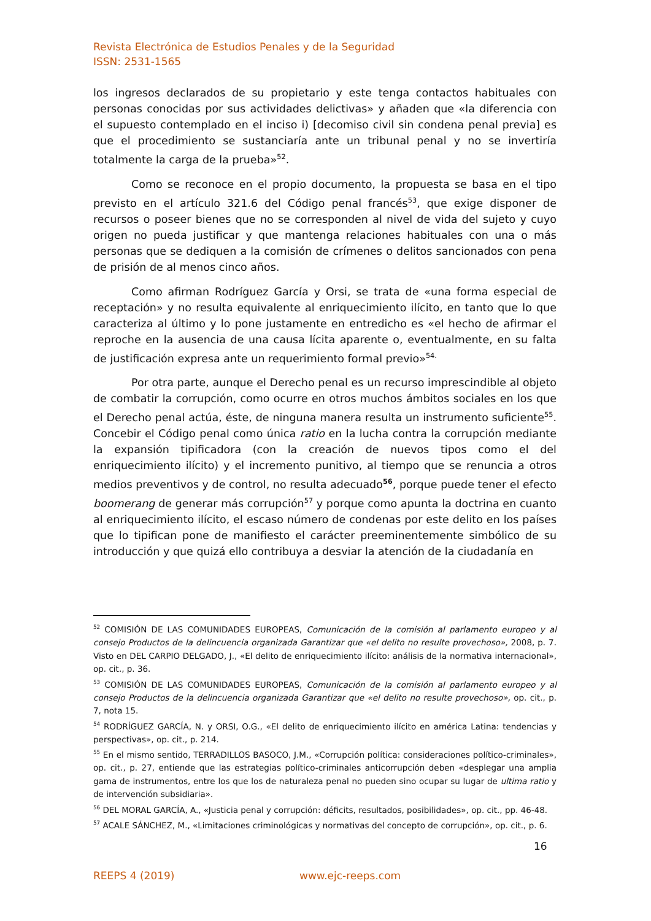Revista Electrónica de Estudios Penales y de la Seguridad
ISSN: 2531-1565
los ingresos declarados de su propietario y este tenga contactos habituales con personas conocidas por sus actividades delictivas» y añaden que «la diferencia con el supuesto contemplado en el inciso i) [decomiso civil sin condena penal previa] es que el procedimiento se sustanciaría ante un tribunal penal y no se invertiría totalmente la carga de la prueba»<sup>52</sup>.
Como se reconoce en el propio documento, la propuesta se basa en el tipo previsto en el artículo 321.6 del Código penal francés<sup>53</sup>, que exige disponer de recursos o poseer bienes que no se corresponden al nivel de vida del sujeto y cuyo origen no pueda justificar y que mantenga relaciones habituales con una o más personas que se dediquen a la comisión de crímenes o delitos sancionados con pena de prisión de al menos cinco años.
Como afirman Rodríguez García y Orsi, se trata de «una forma especial de receptación» y no resulta equivalente al enriquecimiento ilícito, en tanto que lo que caracteriza al último y lo pone justamente en entredicho es «el hecho de afirmar el reproche en la ausencia de una causa lícita aparente o, eventualmente, en su falta de justificación expresa ante un requerimiento formal previo»<sup>54.</sup>
Por otra parte, aunque el Derecho penal es un recurso imprescindible al objeto de combatir la corrupción, como ocurre en otros muchos ámbitos sociales en los que el Derecho penal actúa, éste, de ninguna manera resulta un instrumento suficiente<sup>55</sup>. Concebir el Código penal como única ratio en la lucha contra la corrupción mediante la expansión tipificadora (con la creación de nuevos tipos como el del enriquecimiento ilícito) y el incremento punitivo, al tiempo que se renuncia a otros medios preventivos y de control, no resulta adecuado<sup>56</sup>, porque puede tener el efecto boomerang de generar más corrupción<sup>57</sup> y porque como apunta la doctrina en cuanto al enriquecimiento ilícito, el escaso número de condenas por este delito en los países que lo tipifican pone de manifiesto el carácter preeminentemente simbólico de su introducción y que quizá ello contribuya a desviar la atención de la ciudadanía en
<sup>52</sup> COMISIÓN DE LAS COMUNIDADES EUROPEAS, Comunicación de la comisión al parlamento europeo y al consejo Productos de la delincuencia organizada Garantizar que «el delito no resulte provechoso», 2008, p. 7. Visto en DEL CARPIO DELGADO, J., «El delito de enriquecimiento ilícito: análisis de la normativa internacional», op. cit., p. 36.
<sup>53</sup> COMISIÓN DE LAS COMUNIDADES EUROPEAS, Comunicación de la comisión al parlamento europeo y al consejo Productos de la delincuencia organizada Garantizar que «el delito no resulte provechoso», op. cit., p. 7, nota 15.
<sup>54</sup> RODRÍGUEZ GARCÍA, N. y ORSI, O.G., «El delito de enriquecimiento ilícito en américa Latina: tendencias y perspectivas», op. cit., p. 214.
<sup>55</sup> En el mismo sentido, TERRADILLOS BASOCO, J.M., «Corrupción política: consideraciones político-criminales», op. cit., p. 27, entiende que las estrategias político-criminales anticorrupción deben «desplegar una amplia gama de instrumentos, entre los que los de naturaleza penal no pueden sino ocupar su lugar de ultima ratio y de intervención subsidiaria».
<sup>56</sup> DEL MORAL GARCÍA, A., «Justicia penal y corrupción: déficits, resultados, posibilidades», op. cit., pp. 46-48.
<sup>57</sup> ACALE SÁNCHEZ, M., «Limitaciones criminológicas y normativas del concepto de corrupción», op. cit., p. 6.
16
REEPS 4 (2019) www.ejc-reeps.com